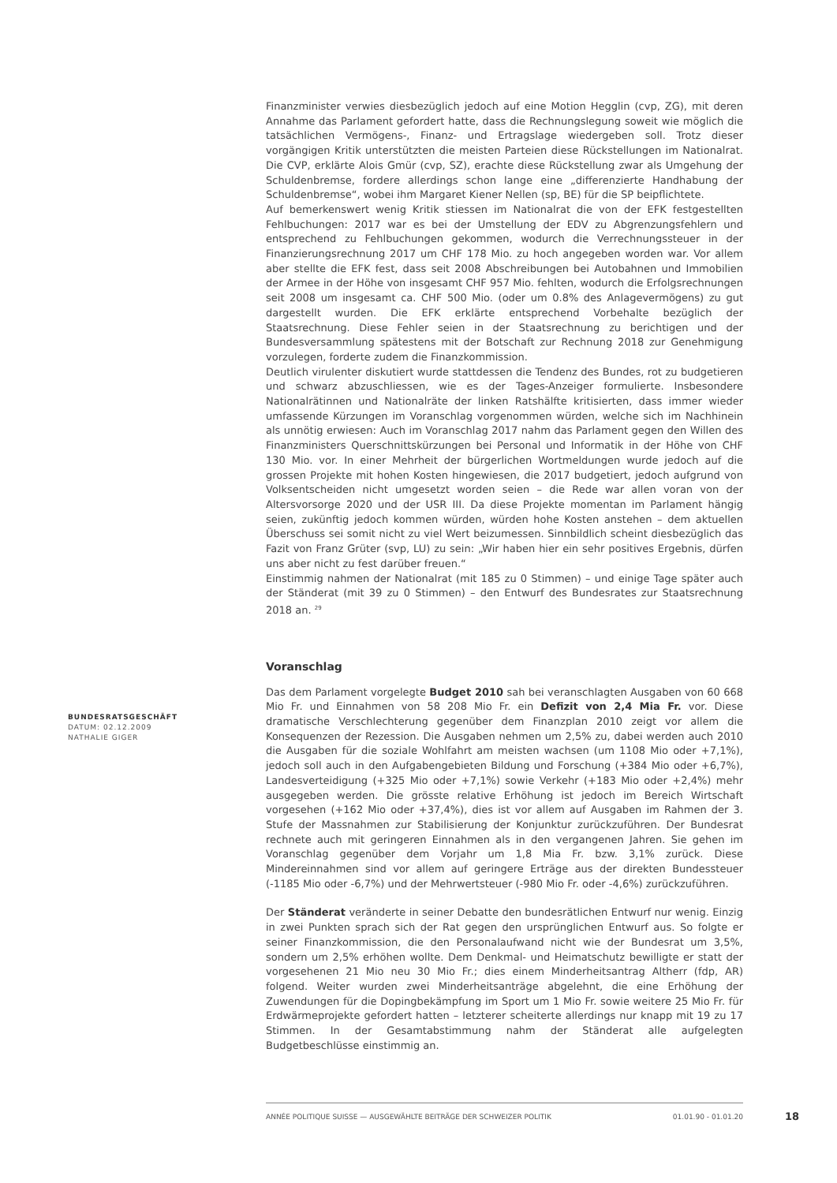Finanzminister verwies diesbezüglich jedoch auf eine Motion Hegglin (cvp, ZG), mit deren Annahme das Parlament gefordert hatte, dass die Rechnungslegung soweit wie möglich die tatsächlichen Vermögens-, Finanz- und Ertragslage wiedergeben soll. Trotz dieser vorgängigen Kritik unterstützten die meisten Parteien diese Rückstellungen im Nationalrat. Die CVP, erklärte Alois Gmür (cvp, SZ), erachte diese Rückstellung zwar als Umgehung der Schuldenbremse, fordere allerdings schon lange eine „differenzierte Handhabung der Schuldenbremse“, wobei ihm Margaret Kiener Nellen (sp, BE) für die SP beipflichtete.
Auf bemerkenswert wenig Kritik stiessen im Nationalrat die von der EFK festgestellten Fehlbuchungen: 2017 war es bei der Umstellung der EDV zu Abgrenzungsfehlern und entsprechend zu Fehlbuchungen gekommen, wodurch die Verrechnungssteuer in der Finanzierungsrechnung 2017 um CHF 178 Mio. zu hoch angegeben worden war. Vor allem aber stellte die EFK fest, dass seit 2008 Abschreibungen bei Autobahnen und Immobilien der Armee in der Höhe von insgesamt CHF 957 Mio. fehlten, wodurch die Erfolgsrechnungen seit 2008 um insgesamt ca. CHF 500 Mio. (oder um 0.8% des Anlagevermögens) zu gut dargestellt wurden. Die EFK erklärte entsprechend Vorbehalte bezüglich der Staatsrechnung. Diese Fehler seien in der Staatsrechnung zu berichtigen und der Bundesversammlung spätestens mit der Botschaft zur Rechnung 2018 zur Genehmigung vorzulegen, forderte zudem die Finanzkommission.
Deutlich virulenter diskutiert wurde stattdessen die Tendenz des Bundes, rot zu budgetieren und schwarz abzuschliessen, wie es der Tages-Anzeiger formulierte. Insbesondere Nationalrätinnen und Nationalräte der linken Ratshälfte kritisierten, dass immer wieder umfassende Kürzungen im Voranschlag vorgenommen würden, welche sich im Nachhinein als unnötig erwiesen: Auch im Voranschlag 2017 nahm das Parlament gegen den Willen des Finanzministers Querschnittskürzungen bei Personal und Informatik in der Höhe von CHF 130 Mio. vor. In einer Mehrheit der bürgerlichen Wortmeldungen wurde jedoch auf die grossen Projekte mit hohen Kosten hingewiesen, die 2017 budgetiert, jedoch aufgrund von Volksentscheiden nicht umgesetzt worden seien – die Rede war allen voran von der Altersvorsorge 2020 und der USR III. Da diese Projekte momentan im Parlament hängig seien, zukünftig jedoch kommen würden, würden hohe Kosten anstehen – dem aktuellen Überschuss sei somit nicht zu viel Wert beizumessen. Sinnbildlich scheint diesbezüglich das Fazit von Franz Grüter (svp, LU) zu sein: „Wir haben hier ein sehr positives Ergebnis, dürfen uns aber nicht zu fest darüber freuen.“
Einstimmig nahmen der Nationalrat (mit 185 zu 0 Stimmen) – und einige Tage später auch der Ständerat (mit 39 zu 0 Stimmen) – den Entwurf des Bundesrates zur Staatsrechnung 2018 an. <sup>29</sup>
Voranschlag
Das dem Parlament vorgelegte Budget 2010 sah bei veranschlagten Ausgaben von 60 668 Mio Fr. und Einnahmen von 58 208 Mio Fr. ein Defizit von 2,4 Mia Fr. vor. Diese dramatische Verschlechterung gegenüber dem Finanzplan 2010 zeigt vor allem die Konsequenzen der Rezession. Die Ausgaben nehmen um 2,5% zu, dabei werden auch 2010 die Ausgaben für die soziale Wohlfahrt am meisten wachsen (um 1108 Mio oder +7,1%), jedoch soll auch in den Aufgabengebieten Bildung und Forschung (+384 Mio oder +6,7%), Landesverteidigung (+325 Mio oder +7,1%) sowie Verkehr (+183 Mio oder +2,4%) mehr ausgegeben werden. Die grösste relative Erhöhung ist jedoch im Bereich Wirtschaft vorgesehen (+162 Mio oder +37,4%), dies ist vor allem auf Ausgaben im Rahmen der 3. Stufe der Massnahmen zur Stabilisierung der Konjunktur zurückzuführen. Der Bundesrat rechnete auch mit geringeren Einnahmen als in den vergangenen Jahren. Sie gehen im Voranschlag gegenüber dem Vorjahr um 1,8 Mia Fr. bzw. 3,1% zurück. Diese Mindereinnahmen sind vor allem auf geringere Erträge aus der direkten Bundessteuer (-1185 Mio oder -6,7%) und der Mehrwertsteuer (-980 Mio Fr. oder -4,6%) zurückzuführen.
Der Ständerat veränderte in seiner Debatte den bundesrätlichen Entwurf nur wenig. Einzig in zwei Punkten sprach sich der Rat gegen den ursprünglichen Entwurf aus. So folgte er seiner Finanzkommission, die den Personalaufwand nicht wie der Bundesrat um 3,5%, sondern um 2,5% erhöhen wollte. Dem Denkmal- und Heimatschutz bewilligte er statt der vorgesehenen 21 Mio neu 30 Mio Fr.; dies einem Minderheitsantrag Altherr (fdp, AR) folgend. Weiter wurden zwei Minderheitsanträge abgelehnt, die eine Erhöhung der Zuwendungen für die Dopingbekämpfung im Sport um 1 Mio Fr. sowie weitere 25 Mio Fr. für Erdwärmeprojekte gefordert hatten – letzterer scheiterte allerdings nur knapp mit 19 zu 17 Stimmen. In der Gesamtabstimmung nahm der Ständerat alle aufgelegten Budgetbeschlüsse einstimmig an.
BUNDESRATSGESCHÄFT
DATUM: 02.12.2009
NATHALIE GIGER
ANNÉE POLITIQUE SUISSE — AUSGEWÄHLTE BEITRÄGE DER SCHWEIZER POLITIK 01.01.90 - 01.01.20
18